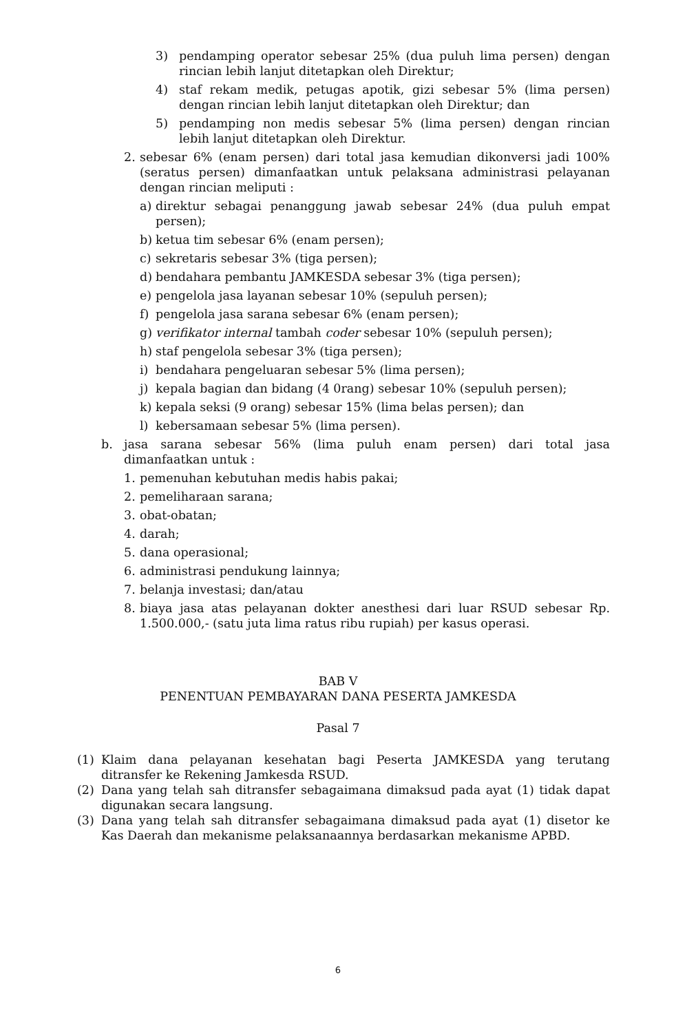3) pendamping operator sebesar 25% (dua puluh lima persen) dengan rincian lebih lanjut ditetapkan oleh Direktur;
4) staf rekam medik, petugas apotik, gizi sebesar 5% (lima persen) dengan rincian lebih lanjut ditetapkan oleh Direktur; dan
5) pendamping non medis sebesar 5% (lima persen) dengan rincian lebih lanjut ditetapkan oleh Direktur.
2. sebesar 6% (enam persen) dari total jasa kemudian dikonversi jadi 100% (seratus persen) dimanfaatkan untuk pelaksana administrasi pelayanan dengan rincian meliputi :
a) direktur sebagai penanggung jawab sebesar 24% (dua puluh empat persen);
b) ketua tim sebesar 6% (enam persen);
c) sekretaris sebesar 3% (tiga persen);
d) bendahara pembantu JAMKESDA sebesar 3% (tiga persen);
e) pengelola jasa layanan sebesar 10% (sepuluh persen);
f) pengelola jasa sarana sebesar 6% (enam persen);
g) verifikator internal tambah coder sebesar 10% (sepuluh persen);
h) staf pengelola sebesar 3% (tiga persen);
i) bendahara pengeluaran sebesar 5% (lima persen);
j) kepala bagian dan bidang (4 0rang) sebesar 10% (sepuluh persen);
k) kepala seksi (9 orang) sebesar 15% (lima belas persen); dan
l) kebersamaan sebesar 5% (lima persen).
b. jasa sarana sebesar 56% (lima puluh enam persen) dari total jasa dimanfaatkan untuk :
1. pemenuhan kebutuhan medis habis pakai;
2. pemeliharaan sarana;
3. obat-obatan;
4. darah;
5. dana operasional;
6. administrasi pendukung lainnya;
7. belanja investasi; dan/atau
8. biaya jasa atas pelayanan dokter anesthesi dari luar RSUD sebesar Rp. 1.500.000,- (satu juta lima ratus ribu rupiah) per kasus operasi.
BAB V
PENENTUAN PEMBAYARAN DANA PESERTA JAMKESDA
Pasal 7
(1) Klaim dana pelayanan kesehatan bagi Peserta JAMKESDA yang terutang ditransfer ke Rekening Jamkesda RSUD.
(2) Dana yang telah sah ditransfer sebagaimana dimaksud pada ayat (1) tidak dapat digunakan secara langsung.
(3) Dana yang telah sah ditransfer sebagaimana dimaksud pada ayat (1) disetor ke Kas Daerah dan mekanisme pelaksanaannya berdasarkan mekanisme APBD.
6